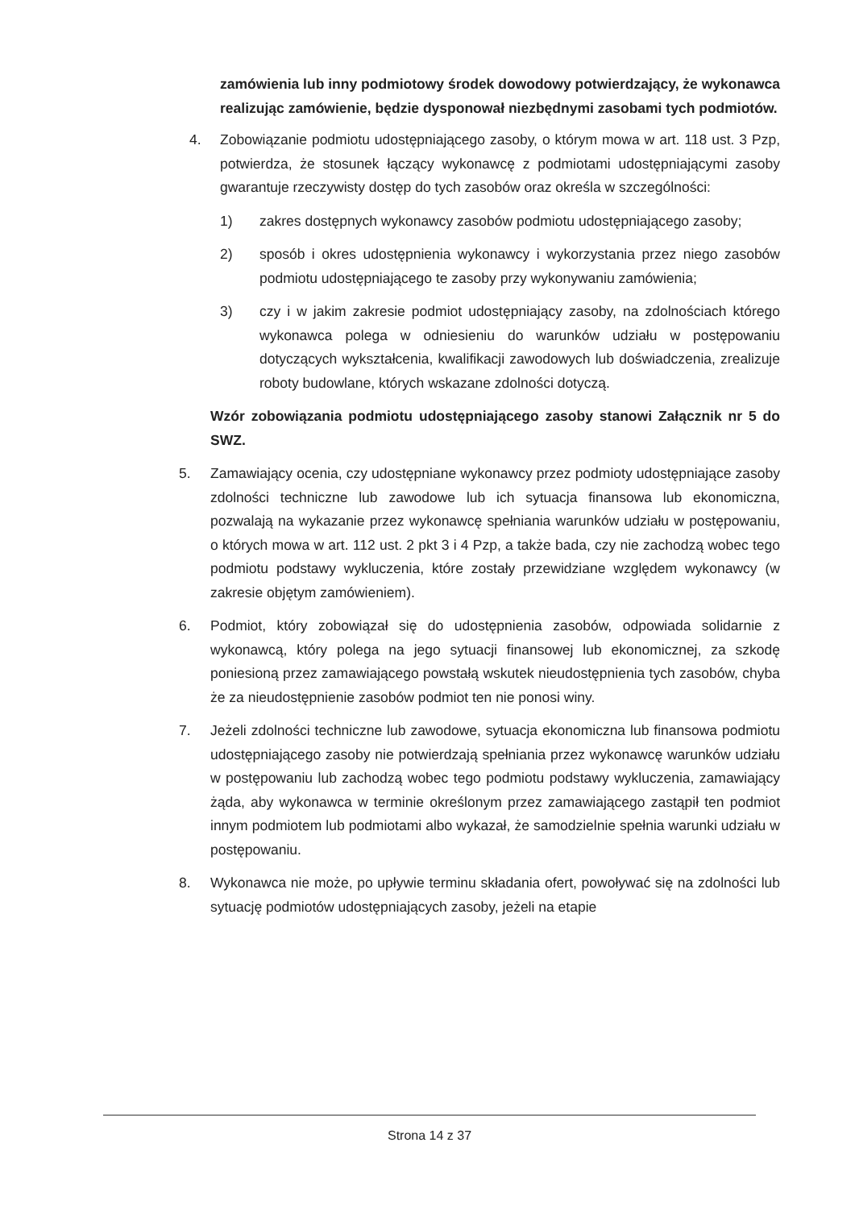zamówienia lub inny podmiotowy środek dowodowy potwierdzający, że wykonawca realizując zamówienie, będzie dysponował niezbędnymi zasobami tych podmiotów.
4. Zobowiązanie podmiotu udostępniającego zasoby, o którym mowa w art. 118 ust. 3 Pzp, potwierdza, że stosunek łączący wykonawcę z podmiotami udostępniającymi zasoby gwarantuje rzeczywisty dostęp do tych zasobów oraz określa w szczególności:
1) zakres dostępnych wykonawcy zasobów podmiotu udostępniającego zasoby;
2) sposób i okres udostępnienia wykonawcy i wykorzystania przez niego zasobów podmiotu udostępniającego te zasoby przy wykonywaniu zamówienia;
3) czy i w jakim zakresie podmiot udostępniający zasoby, na zdolnościach którego wykonawca polega w odniesieniu do warunków udziału w postępowaniu dotyczących wykształcenia, kwalifikacji zawodowych lub doświadczenia, zrealizuje roboty budowlane, których wskazane zdolności dotyczą.
Wzór zobowiązania podmiotu udostępniającego zasoby stanowi Załącznik nr 5 do SWZ.
5. Zamawiający ocenia, czy udostępniane wykonawcy przez podmioty udostępniające zasoby zdolności techniczne lub zawodowe lub ich sytuacja finansowa lub ekonomiczna, pozwalają na wykazanie przez wykonawcę spełniania warunków udziału w postępowaniu, o których mowa w art. 112 ust. 2 pkt 3 i 4 Pzp, a także bada, czy nie zachodzą wobec tego podmiotu podstawy wykluczenia, które zostały przewidziane względem wykonawcy (w zakresie objętym zamówieniem).
6. Podmiot, który zobowiązał się do udostępnienia zasobów, odpowiada solidarnie z wykonawcą, który polega na jego sytuacji finansowej lub ekonomicznej, za szkodę poniesioną przez zamawiającego powstałą wskutek nieudostępnienia tych zasobów, chyba że za nieudostępnienie zasobów podmiot ten nie ponosi winy.
7. Jeżeli zdolności techniczne lub zawodowe, sytuacja ekonomiczna lub finansowa podmiotu udostępniającego zasoby nie potwierdzają spełniania przez wykonawcę warunków udziału w postępowaniu lub zachodzą wobec tego podmiotu podstawy wykluczenia, zamawiający żąda, aby wykonawca w terminie określonym przez zamawiającego zastąpił ten podmiot innym podmiotem lub podmiotami albo wykazał, że samodzielnie spełnia warunki udziału w postępowaniu.
8. Wykonawca nie może, po upływie terminu składania ofert, powoływać się na zdolności lub sytuację podmiotów udostępniających zasoby, jeżeli na etapie
Strona 14 z 37